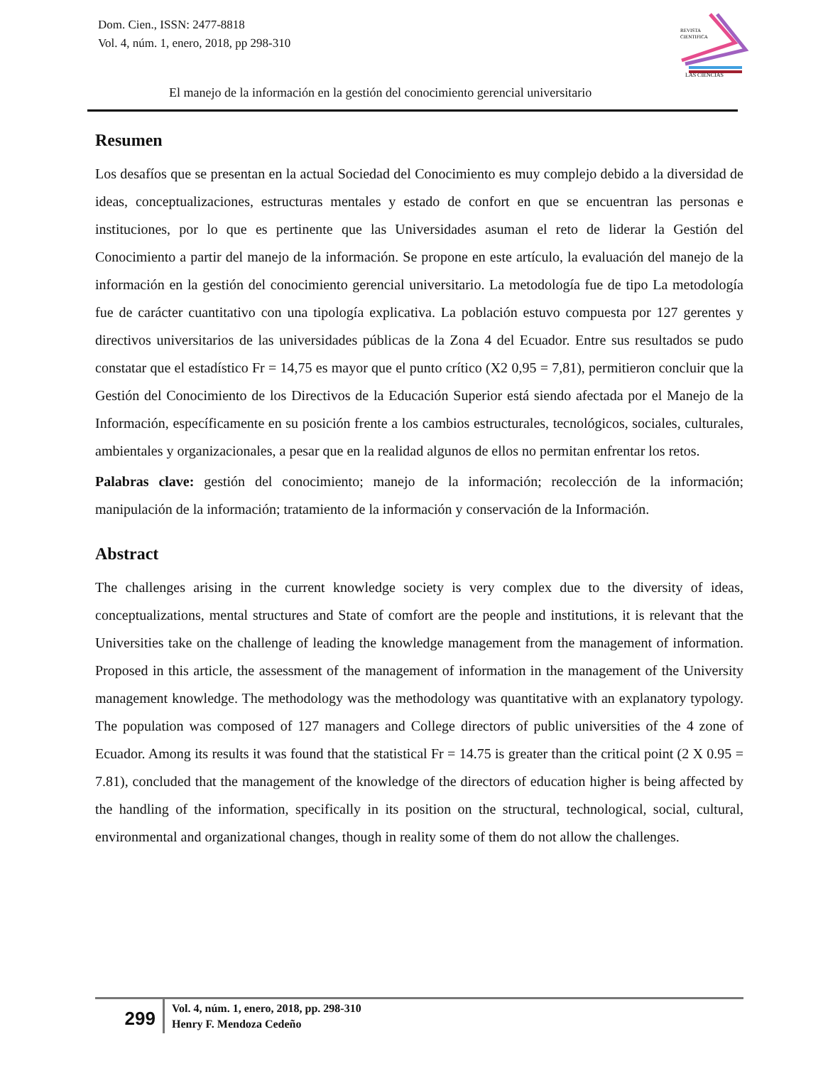Dom. Cien., ISSN: 2477-8818
Vol. 4, núm. 1, enero, 2018, pp 298-310
REVISTA
CIENTIFICA
LAS CIENCIAS
El manejo de la información en la gestión del conocimiento gerencial universitario
Resumen
Los desafíos que se presentan en la actual Sociedad del Conocimiento es muy complejo debido a la diversidad de ideas, conceptualizaciones, estructuras mentales y estado de confort en que se encuentran las personas e instituciones, por lo que es pertinente que las Universidades asuman el reto de liderar la Gestión del Conocimiento a partir del manejo de la información. Se propone en este artículo, la evaluación del manejo de la información en la gestión del conocimiento gerencial universitario. La metodología fue de tipo La metodología fue de carácter cuantitativo con una tipología explicativa. La población estuvo compuesta por 127 gerentes y directivos universitarios de las universidades públicas de la Zona 4 del Ecuador. Entre sus resultados se pudo constatar que el estadístico Fr = 14,75 es mayor que el punto crítico (X2 0,95 = 7,81), permitieron concluir que la Gestión del Conocimiento de los Directivos de la Educación Superior está siendo afectada por el Manejo de la Información, específicamente en su posición frente a los cambios estructurales, tecnológicos, sociales, culturales, ambientales y organizacionales, a pesar que en la realidad algunos de ellos no permitan enfrentar los retos.
Palabras clave: gestión del conocimiento; manejo de la información; recolección de la información; manipulación de la información; tratamiento de la información y conservación de la Información.
Abstract
The challenges arising in the current knowledge society is very complex due to the diversity of ideas, conceptualizations, mental structures and State of comfort are the people and institutions, it is relevant that the Universities take on the challenge of leading the knowledge management from the management of information. Proposed in this article, the assessment of the management of information in the management of the University management knowledge. The methodology was the methodology was quantitative with an explanatory typology. The population was composed of 127 managers and College directors of public universities of the 4 zone of Ecuador. Among its results it was found that the statistical Fr = 14.75 is greater than the critical point (2 X 0.95 = 7.81), concluded that the management of the knowledge of the directors of education higher is being affected by the handling of the information, specifically in its position on the structural, technological, social, cultural, environmental and organizational changes, though in reality some of them do not allow the challenges.
299
Vol. 4, núm. 1, enero, 2018, pp. 298-310
Henry F. Mendoza Cedeño